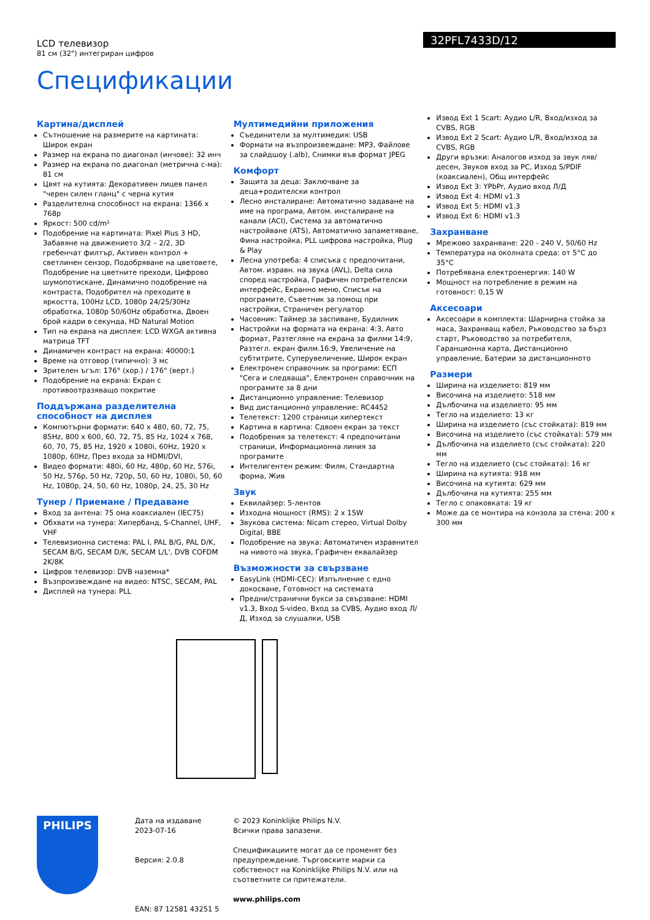LCD телевизор
81 см (32") интегриран цифров
32PFL7433D/12
Спецификации
Картина/дисплей
Сътношение на размерите на картината: Широк екран
Размер на екрана по диагонал (инчове): 32 инч
Размер на екрана по диагонал (метрична с-ма): 81 см
Цвят на кутията: Декоративен лицев панел "черен силен гланц" с черна кутия
Разделителна способност на екрана: 1366 x 768p
Яркост: 500 cd/m²
Подобрение на картината: Pixel Plus 3 HD, Забавяне на движението 3/2 – 2/2, 3D гребенчат филтър, Активен контрол + светлинен сензор, Подобряване на цветовете, Подобрение на цветните преходи, Цифрово шумопотискане, Динамично подобрение на контраста, Подобрител на преходите в яркостта, 100Hz LCD, 1080p 24/25/30Hz обработка, 1080p 50/60Hz обработка, Двоен брой кадри в секунда, HD Natural Motion
Тип на екрана на дисплея: LCD WXGA активна матрица TFT
Динамичен контраст на екрана: 40000:1
Време на отговор (типично): 3 мс
Зрителен ъгъл: 176° (хор.) / 176° (верт.)
Подобрение на екрана: Екран с противоотразяващо покритие
Поддържана разделителна способност на дисплея
Компютърни формати: 640 x 480, 60, 72, 75, 85Hz, 800 x 600, 60, 72, 75, 85 Hz, 1024 x 768, 60, 70, 75, 85 Hz, 1920 x 1080i, 60Hz, 1920 x 1080p, 60Hz, През входа за HDMI/DVI,
Видео формати: 480i, 60 Hz, 480p, 60 Hz, 576i, 50 Hz, 576p, 50 Hz, 720p, 50, 60 Hz, 1080i, 50, 60 Hz, 1080p, 24, 50, 60 Hz, 1080p, 24, 25, 30 Hz
Тунер / Приемане / Предаване
Вход за антена: 75 ома коаксиален (IEC75)
Обхвати на тунера: Хипербанд, S-Channel, UHF, VHF
Телевизионна система: PAL I, PAL B/G, PAL D/K, SECAM B/G, SECAM D/K, SECAM L/L', DVB COFDM 2K/8K
Цифров телевизор: DVB наземна*
Възпроизвеждане на видео: NTSC, SECAM, PAL
Дисплей на тунера: PLL
Мултимедийни приложения
Съединители за мултимедия: USB
Формати на възпроизвеждане: MP3, Файлове за слайдшоу (.alb), Снимки във формат JPEG
Комфорт
Защита за деца: Заключване за деца+родителски контрол
Лесно инсталиране: Автоматично задаване на име на програма, Автом. инсталиране на канали (ACI), Система за автоматично настройване (ATS), Автоматично запаметяване, Фина настройка, PLL цифрова настройка, Plug & Play
Лесна употреба: 4 списъка с предпочитани, Автом. изравн. на звука (AVL), Delta сила според настройка, Графичен потребителски интерфейс, Екранно меню, Списък на програмите, Съветник за помощ при настройки, Страничен регулатор
Часовник: Таймер за заспиване, Будилник
Настройки на формата на екрана: 4:3, Авто формат, Разтегляне на екрана за филми 14:9, Разтегл. екран филм.16:9, Увеличение на субтитрите, Суперувеличение, Широк екран
Електронен справочник за програми: ЕСП "Сега и следваща", Електронен справочник на програмите за 8 дни
Дистанционно управление: Телевизор
Вид дистанционно управление: RC4452
Телетекст: 1200 страници хипертекст
Картина в картина: Сдвоен екран за текст
Подобрения за телетекст: 4 предпочитани страници, Информационна линия за програмите
Интелигентен режим: Филм, Стандартна форма, Жив
Звук
Еквилайзер: 5-лентов
Изходна мощност (RMS): 2 x 15W
Звукова система: Nicam стерео, Virtual Dolby Digital, BBE
Подобрение на звука: Автоматичен изравнител на нивото на звука, Графичен еквалайзер
Възможности за свързване
EasyLink (HDMI-CEC): Изпълнение с едно докосване, Готовност на системата
Предни/странични букси за свързване: HDMI v1.3, Вход S-video, Вход за CVBS, Аудио вход Л/Д, Изход за слушалки, USB
Извод Ext 1 Scart: Аудио L/R, Вход/изход за CVBS, RGB
Извод Ext 2 Scart: Аудио L/R, Вход/изход за CVBS, RGB
Други връзки: Аналогов изход за звук ляв/десен, Звуков вход за PC, Изход S/PDIF (коаксиален), Общ интерфейс
Извод Ext 3: YPbPr, Аудио вход Л/Д
Извод Ext 4: HDMI v1.3
Извод Ext 5: HDMI v1.3
Извод Ext 6: HDMI v1.3
Захранване
Мрежово захранване: 220 - 240 V, 50/60 Hz
Температура на околната среда: от 5°C до 35°C
Потребявана електроенергия: 140 W
Мощност на потребление в режим на готовност: 0,15 W
Аксесоари
Аксесоари в комплекта: Шарнирна стойка за маса, Захранващ кабел, Ръководство за бърз старт, Ръководство за потребителя, Гаранционна карта, Дистанционно управление, Батерии за дистанционното
Размери
Ширина на изделието: 819 мм
Височина на изделието: 518 мм
Дълбочина на изделието: 95 мм
Тегло на изделието: 13 кг
Ширина на изделието (със стойката): 819 мм
Височина на изделието (със стойката): 579 мм
Дълбочина на изделието (със стойката): 220 мм
Тегло на изделието (със стойката): 16 кг
Ширина на кутията: 918 мм
Височина на кутията: 629 мм
Дълбочина на кутията: 255 мм
Тегло с опаковката: 19 кг
Може да се монтира на конзола за стена: 200 x 300 мм
PHILIPS
Дата на издаване
2023-07-16
Версия: 2.0.8
EAN: 87 12581 43251 5
© 2023 Koninklijke Philips N.V.
Всички права запазени.
Спецификациите могат да се променят без предупреждение. Търговските марки са собственост на Koninklijke Philips N.V. или на съответните си притежатели.
www.philips.com